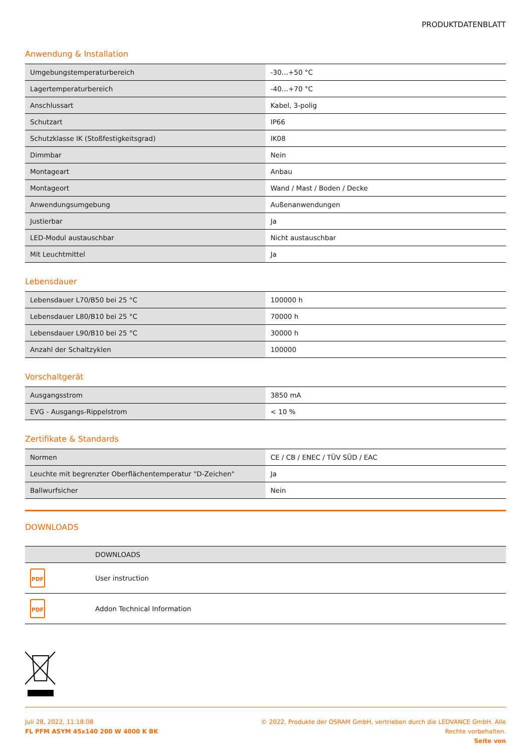PRODUKTDATENBLATT
Anwendung & Installation
| Umgebungstemperaturbereich | -30…+50 °C |
| Lagertemperaturbereich | -40…+70 °C |
| Anschlussart | Kabel, 3-polig |
| Schutzart | IP66 |
| Schutzklasse IK (Stoßfestigkeitsgrad) | IK08 |
| Dimmbar | Nein |
| Montageart | Anbau |
| Montageort | Wand / Mast / Boden / Decke |
| Anwendungsumgebung | Außenanwendungen |
| Justierbar | Ja |
| LED-Modul austauschbar | Nicht austauschbar |
| Mit Leuchtmittel | Ja |
Lebensdauer
| Lebensdauer L70/B50 bei 25 °C | 100000 h |
| Lebensdauer L80/B10 bei 25 °C | 70000 h |
| Lebensdauer L90/B10 bei 25 °C | 30000 h |
| Anzahl der Schaltzyklen | 100000 |
Vorschaltgerät
| Ausgangsstrom | 3850 mA |
| EVG - Ausgangs-Rippelstrom | < 10 % |
Zertifikate & Standards
| Normen | CE / CB / ENEC / TÜV SÜD / EAC |
| Leuchte mit begrenzter Oberflächentemperatur "D-Zeichen" | Ja |
| Ballwurfsicher | Nein |
DOWNLOADS
| | DOWNLOADS |
| --- | --- |
| PDF | User instruction |
| PDF | Addon Technical Information |
Juli 28, 2022, 11:18:08
FL PFM ASYM 45x140 200 W 4000 K BK
© 2022, Produkte der OSRAM GmbH, vertrieben durch die LEDVANCE GmbH. Alle
Rechte vorbehalten.
Seite von